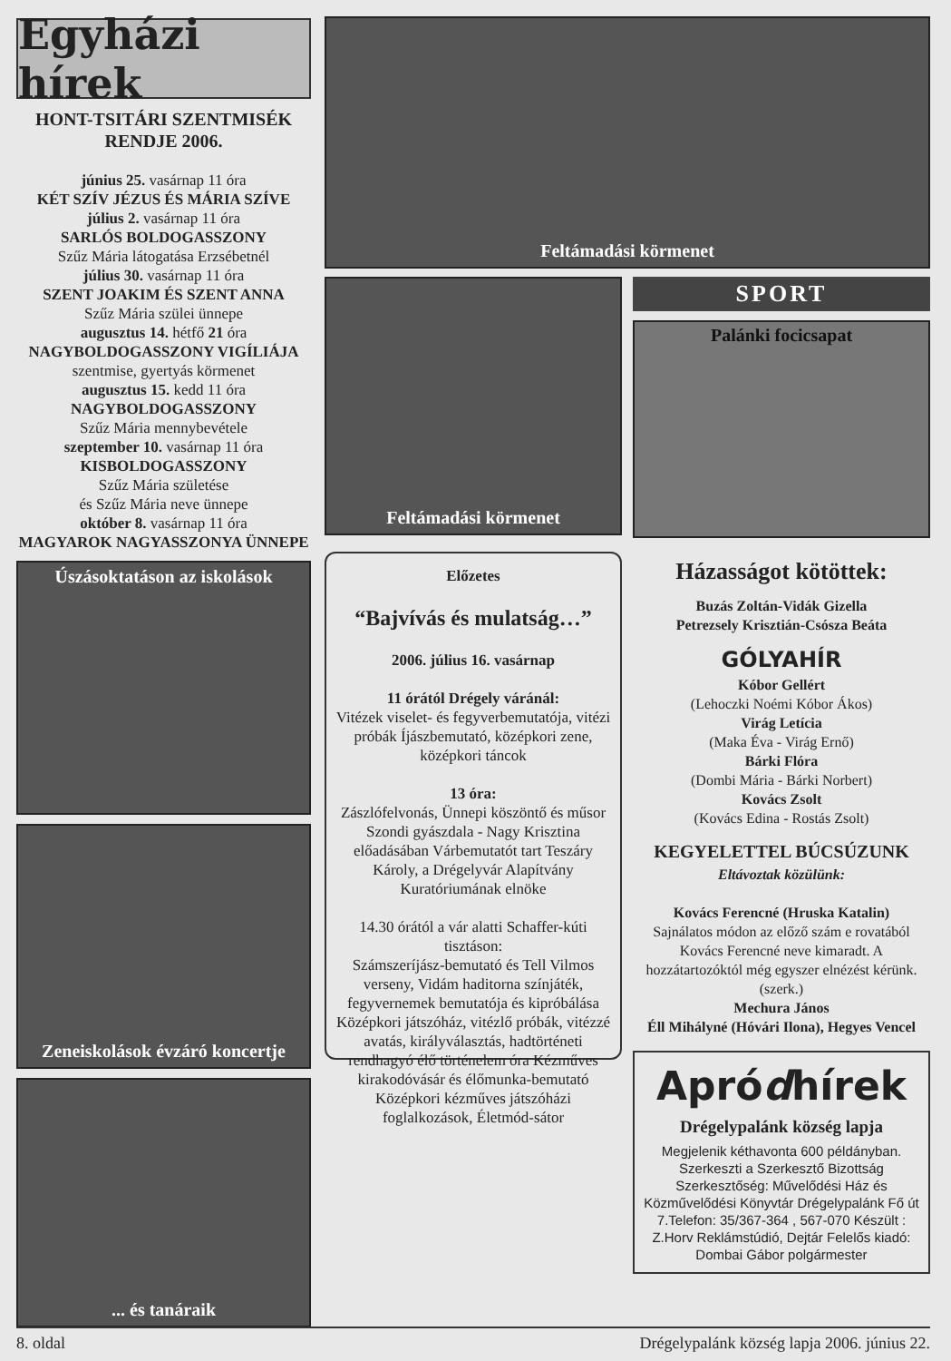Egyházi hírek
HONT-TSITÁRI SZENTMISÉK RENDJE 2006.
június 25. vasárnap 11 óra
KÉT SZÍV JÉZUS ÉS MÁRIA SZÍVE
július 2. vasárnap 11 óra
SARLÓS BOLDOGASSZONY
Szűz Mária látogatása Erzsébetnél
július 30. vasárnap 11 óra
SZENT JOAKIM ÉS SZENT ANNA
Szűz Mária szülei ünnepe
augusztus 14. hétfő 21 óra
NAGYBOLDOGASSZONY VIGÍLIÁJA
szentmise, gyertyás körmenet
augusztus 15. kedd 11 óra
NAGYBOLDOGASSZONY
Szűz Mária mennybevétele
szeptember 10. vasárnap 11 óra
KISBOLDOGASSZONY
Szűz Mária születése
és Szűz Mária neve ünnepe
október 8. vasárnap 11 óra
MAGYAROK NAGYASSZONYA ÜNNEPE
Úszásoktatáson az iskolások
Zeneiskolások évzáró koncertje
... és tanáraik
Feltámadási körmenet
Feltámadási körmenet
Előzetes
“Bajvívás és mulatság…”
2006. július 16. vasárnap
11 órától Drégely váránál:
Vitézek viselet- és fegyverbemutatója, vitézi próbák Íjászbemutató, középkori zene, középkori táncok
13 óra:
Zászlófelvonás, Ünnepi köszöntő és műsor Szondi gyászdala - Nagy Krisztina előadásában Várbemutatót tart Teszáry Károly, a Drégelyvár Alapítvány Kuratóriumának elnöke
14.30 órától a vár alatti Schaffer-kúti tisztáson:
Számszeríjász-bemutató és Tell Vilmos verseny, Vidám haditorna színjáték, fegyvernemek bemutatója és kipróbálása Középkori játszóház, vitézlő próbák, vitézzé avatás, királyválasztás, hadtörténeti rendhagyó élő történelem óra Kézműves kirakodóvásár és élőmunka-bemutató Középkori kézműves játszóházi foglalkozások, Életmód-sátor
SPORT
Palánki focicsapat
Házasságot kötöttek:
Buzás Zoltán-Vidák Gizella
Petrezsely Krisztián-Csósza Beáta
GÓLYAHÍR
Kóbor Gellért
(Lehoczki Noémi Kóbor Ákos)
Virág Letícia
(Maka Éva - Virág Ernő)
Bárki Flóra
(Dombi Mária - Bárki Norbert)
Kovács Zsolt
(Kovács Edina - Rostás Zsolt)
KEGYELETTEL BÚCSÚZUNK
Eltávoztak közülünk:
Kovács Ferencné (Hruska Katalin)
Sajnálatos módon az előző szám e rovatából Kovács Ferencné neve kimaradt. A hozzátartozóktól még egyszer elnézést kérünk. (szerk.)
Mechura János
Éll Mihályné (Hóvári Ilona), Hegyes Vencel
Apródhírek
Drégelypalánk község lapja
Megjelenik kéthavonta 600 példányban. Szerkeszti a Szerkesztő Bizottság Szerkesztőség: Művelődési Ház és Közművelődési Könyvtár Drégelypalánk Fő út 7.Telefon: 35/367-364 , 567-070 Készült : Z.Horv Reklámstúdió, Dejtár Felelős kiadó: Dombai Gábor polgármester
8. oldal Drégelypalánk község lapja 2006. június 22.